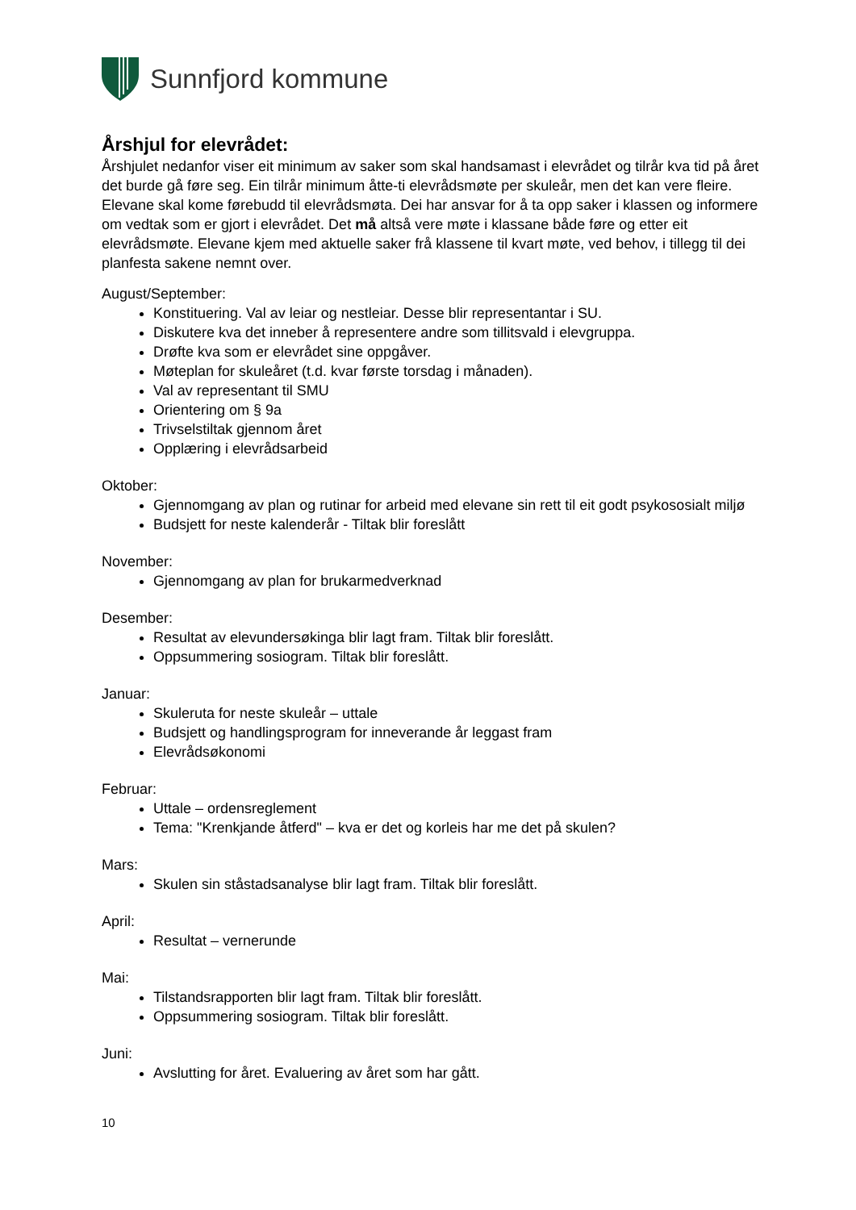Sunnfjord kommune
Årshjul for elevrådet:
Årshjulet nedanfor viser eit minimum av saker som skal handsamast i elevrådet og tilrår kva tid på året det burde gå føre seg. Ein tilrår minimum åtte-ti elevrådsmøte per skuleår, men det kan vere fleire. Elevane skal kome førebudd til elevrådsmøta. Dei har ansvar for å ta opp saker i klassen og informere om vedtak som er gjort i elevrådet. Det må altså vere møte i klassane både føre og etter eit elevrådsmøte. Elevane kjem med aktuelle saker frå klassene til kvart møte, ved behov, i tillegg til dei planfesta sakene nemnt over.
August/September:
Konstituering. Val av leiar og nestleiar. Desse blir representantar i SU.
Diskutere kva det inneber å representere andre som tillitsvald i elevgruppa.
Drøfte kva som er elevrådet sine oppgåver.
Møteplan for skuleåret (t.d. kvar første torsdag i månaden).
Val av representant til SMU
Orientering om § 9a
Trivselstiltak gjennom året
Opplæring i elevrådsarbeid
Oktober:
Gjennomgang av plan og rutinar for arbeid med elevane sin rett til eit godt psykososialt miljø
Budsjett for neste kalenderår - Tiltak blir foreslått
November:
Gjennomgang av plan for brukarmedverknad
Desember:
Resultat av elevundersøkinga blir lagt fram. Tiltak blir foreslått.
Oppsummering sosiogram. Tiltak blir foreslått.
Januar:
Skuleruta for neste skuleår – uttale
Budsjett og handlingsprogram for inneverande år leggast fram
Elevrådsøkonomi
Februar:
Uttale – ordensreglement
Tema: "Krenkjande åtferd" – kva er det og korleis har me det på skulen?
Mars:
Skulen sin ståstadsanalyse blir lagt fram. Tiltak blir foreslått.
April:
Resultat – vernerunde
Mai:
Tilstandsrapporten blir lagt fram. Tiltak blir foreslått.
Oppsummering sosiogram. Tiltak blir foreslått.
Juni:
Avslutting for året. Evaluering av året som har gått.
10